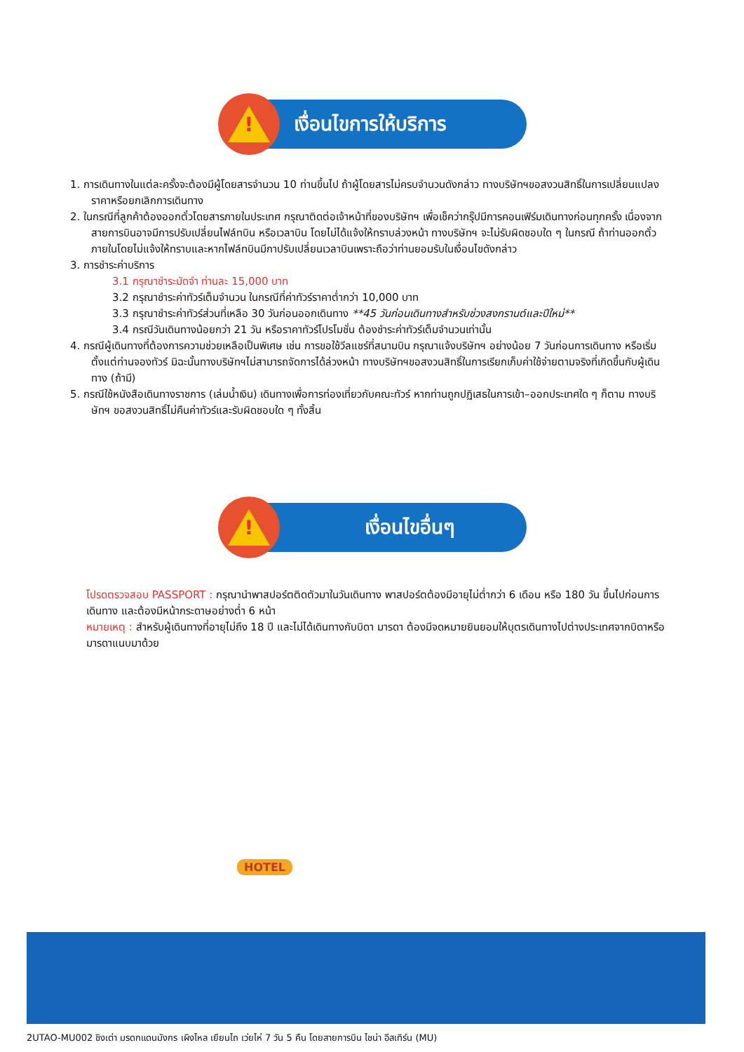!
เงื่อนไขการให้บริการ
1. การเดินทางในแต่ละครั้งจะต้องมีผู้โดยสารจำนวน 10 ท่านขึ้นไป ถ้าผู้โดยสารไม่ครบจำนวนดังกล่าว ทางบริษัทฯขอสงวนสิทธิ์ในการเปลี่ยนแปลงราคาหรือยกเลิกการเดินทาง
2. ในกรณีที่ลูกค้าต้องออกตั๋วโดยสารภายในประเทศ กรุณาติดต่อเจ้าหน้าที่ของบริษัทฯ เพื่อเช็คว่ากรุ๊ปมีการคอนเฟิร์มเดินทางก่อนทุกครั้ง เนื่องจากสายการบินอาจมีการปรับเปลี่ยนไฟล์ทบิน หรือเวลาบิน โดยไม่ได้แจ้งให้ทราบล่วงหน้า ทางบริษัทฯ จะไม่รับผิดชอบใด ๆ ในกรณี ถ้าท่านออกตั๋วภายในโดยไม่แจ้งให้ทราบและหากไฟล์ทบินมีกาปรับเปลี่ยนเวลาบินเพราะถือว่าท่านยอมรับในเงื่อนไขดังกล่าว
3. การชำระค่าบริการ
3.1 กรุณาชำระมัดจำ ท่านละ 15,000 บาท
3.2 กรุณาชำระค่าทัวร์เต็มจำนวน ในกรณีที่ค่าทัวร์ราคาต่ำกว่า 10,000 บาท
3.3 กรุณาชำระค่าทัวร์ส่วนที่เหลือ 30 วันก่อนออกเดินทาง **45 วันก่อนเดินทางสำหรับช่วงสงกรานต์และปีใหม่**
3.4 กรณีวันเดินทางน้อยกว่า 21 วัน หรือราคาทัวร์โปรโมชั่น ต้องชำระค่าทัวร์เต็มจำนวนเท่านั้น
4. กรณีผู้เดินทางที่ต้องการความช่วยเหลือเป็นพิเศษ เช่น การขอใช้วีลแชร์ที่สนามบิน กรุณาแจ้งบริษัทฯ อย่างน้อย 7 วันก่อนการเดินทาง หรือเริ่มตั้งแต่ท่านจองทัวร์ มิฉะนั้นทางบริษัทฯไม่สามารถจัดการได้ล่วงหน้า ทางบริษัทฯขอสงวนสิทธิ์ในการเรียกเก็บค่าใช้จ่ายตามจริงที่เกิดขึ้นกับผู้เดินทาง (ถ้ามี)
5. กรณีใช้หนังสือเดินทางราชการ (เล่มน้ำเงิน) เดินทางเพื่อการท่องเที่ยวกับคณะทัวร์ หากท่านถูกปฏิเสธในการเข้า–ออกประเทศใด ๆ ก็ตาม ทางบริษัทฯ ขอสงวนสิทธิ์ไม่คืนค่าทัวร์และรับผิดชอบใด ๆ ทั้งสิ้น
!
เงื่อนไขอื่นๆ
โปรดตรวจสอบ PASSPORT : กรุณานำพาสปอร์ตติดตัวมาในวันเดินทาง พาสปอร์ตต้องมีอายุไม่ต่ำกว่า 6 เดือน หรือ 180 วัน ขึ้นไปก่อนการเดินทาง และต้องมีหน้ากระดาษอย่างต่ำ 6 หน้า
หมายเหตุ : สำหรับผู้เดินทางที่อายุไม่ถึง 18 ปี และไม่ได้เดินทางกับบิดา มารดา ต้องมีจดหมายยินยอมให้บุตรเดินทางไปต่างประเทศจากบิดาหรือมารดาแนบมาด้วย
HOTEL
2UTAO-MU002 ชิงเต่า มรดกแดนมังกร เผิงไหล เยียนไถ เว่ยไห่ 7 วัน 5 คืน โดยสายการบิน ไชน่า อีสเทิร์น (MU)